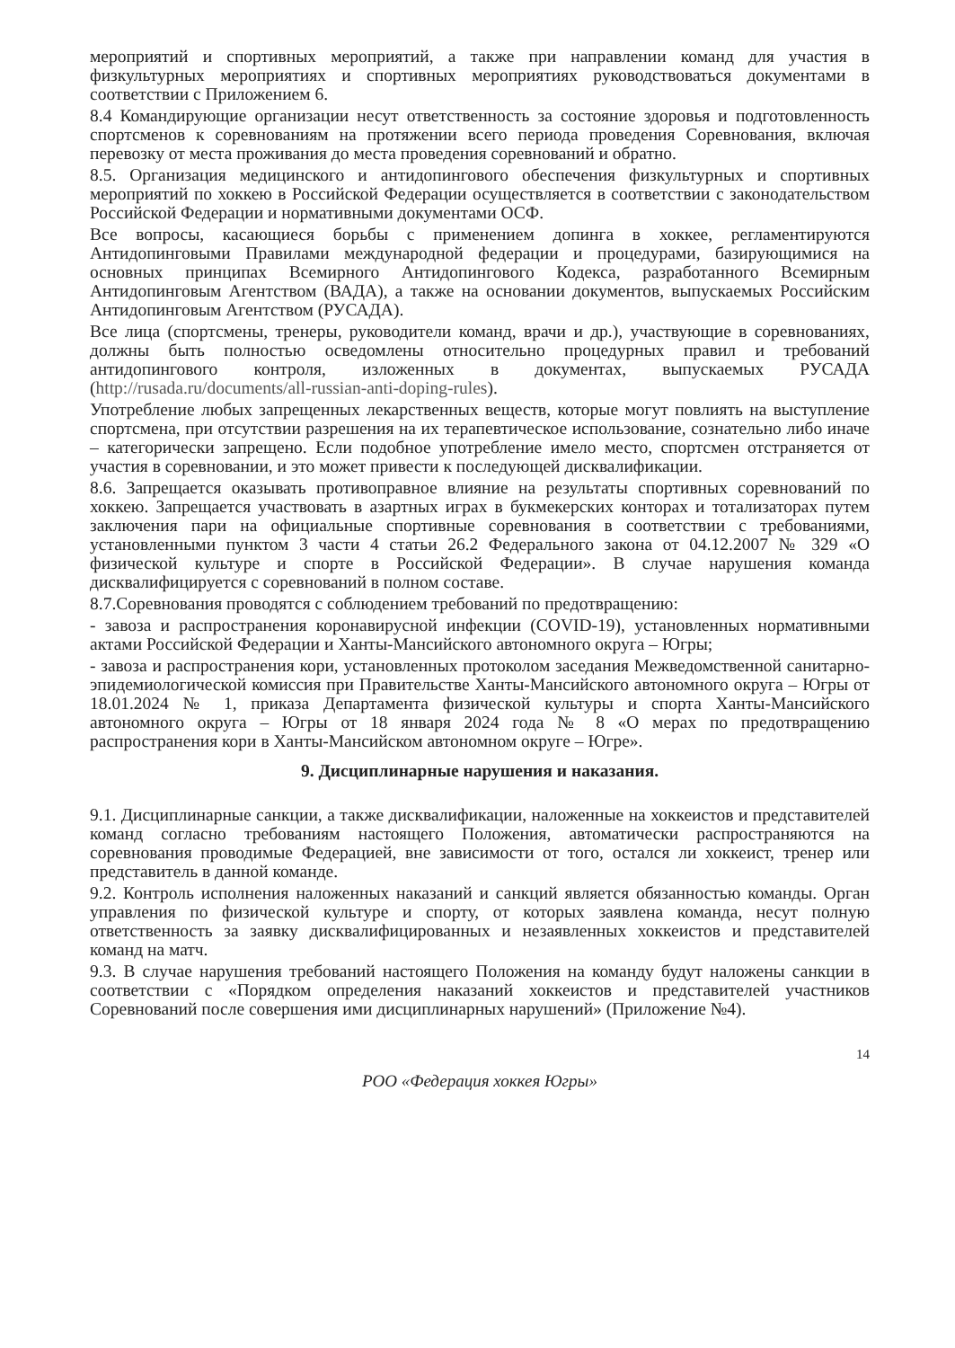мероприятий и спортивных мероприятий, а также при направлении команд для участия в физкультурных мероприятиях и спортивных мероприятиях руководствоваться документами в соответствии с Приложением 6.
8.4 Командирующие организации несут ответственность за состояние здоровья и подготовленность спортсменов к соревнованиям на протяжении всего периода проведения Соревнования, включая перевозку от места проживания до места проведения соревнований и обратно.
8.5. Организация медицинского и антидопингового обеспечения физкультурных и спортивных мероприятий по хоккею в Российской Федерации осуществляется в соответствии с законодательством Российской Федерации и нормативными документами ОСФ.
Все вопросы, касающиеся борьбы с применением допинга в хоккее, регламентируются Антидопинговыми Правилами международной федерации и процедурами, базирующимися на основных принципах Всемирного Антидопингового Кодекса, разработанного Всемирным Антидопинговым Агентством (ВАДА), а также на основании документов, выпускаемых Российским Антидопинговым Агентством (РУСАДА).
Все лица (спортсмены, тренеры, руководители команд, врачи и др.), участвующие в соревнованиях, должны быть полностью осведомлены относительно процедурных правил и требований антидопингового контроля, изложенных в документах, выпускаемых РУСАДА (http://rusada.ru/documents/all-russian-anti-doping-rules).
Употребление любых запрещенных лекарственных веществ, которые могут повлиять на выступление спортсмена, при отсутствии разрешения на их терапевтическое использование, сознательно либо иначе – категорически запрещено. Если подобное употребление имело место, спортсмен отстраняется от участия в соревновании, и это может привести к последующей дисквалификации.
8.6. Запрещается оказывать противоправное влияние на результаты спортивных соревнований по хоккею. Запрещается участвовать в азартных играх в букмекерских конторах и тотализаторах путем заключения пари на официальные спортивные соревнования в соответствии с требованиями, установленными пунктом 3 части 4 статьи 26.2 Федерального закона от 04.12.2007 № 329 «О физической культуре и спорте в Российской Федерации». В случае нарушения команда дисквалифицируется с соревнований в полном составе.
8.7.Соревнования проводятся с соблюдением требований по предотвращению:
- завоза и распространения коронавирусной инфекции (COVID-19), установленных нормативными актами Российской Федерации и Ханты-Мансийского автономного округа – Югры;
- завоза и распространения кори, установленных протоколом заседания Межведомственной санитарно-эпидемиологической комиссия при Правительстве Ханты-Мансийского автономного округа – Югры от 18.01.2024 № 1, приказа Департамента физической культуры и спорта Ханты-Мансийского автономного округа – Югры от 18 января 2024 года № 8 «О мерах по предотвращению распространения кори в Ханты-Мансийском автономном округе – Югре».
9. Дисциплинарные нарушения и наказания.
9.1. Дисциплинарные санкции, а также дисквалификации, наложенные на хоккеистов и представителей команд согласно требованиям настоящего Положения, автоматически распространяются на соревнования проводимые Федерацией, вне зависимости от того, остался ли хоккеист, тренер или представитель в данной команде.
9.2. Контроль исполнения наложенных наказаний и санкций является обязанностью команды. Орган управления по физической культуре и спорту, от которых заявлена команда, несут полную ответственность за заявку дисквалифицированных и незаявленных хоккеистов и представителей команд на матч.
9.3. В случае нарушения требований настоящего Положения на команду будут наложены санкции в соответствии с «Порядком определения наказаний хоккеистов и представителей участников Соревнований после совершения ими дисциплинарных нарушений» (Приложение №4).
14
РОО «Федерация хоккея Югры»